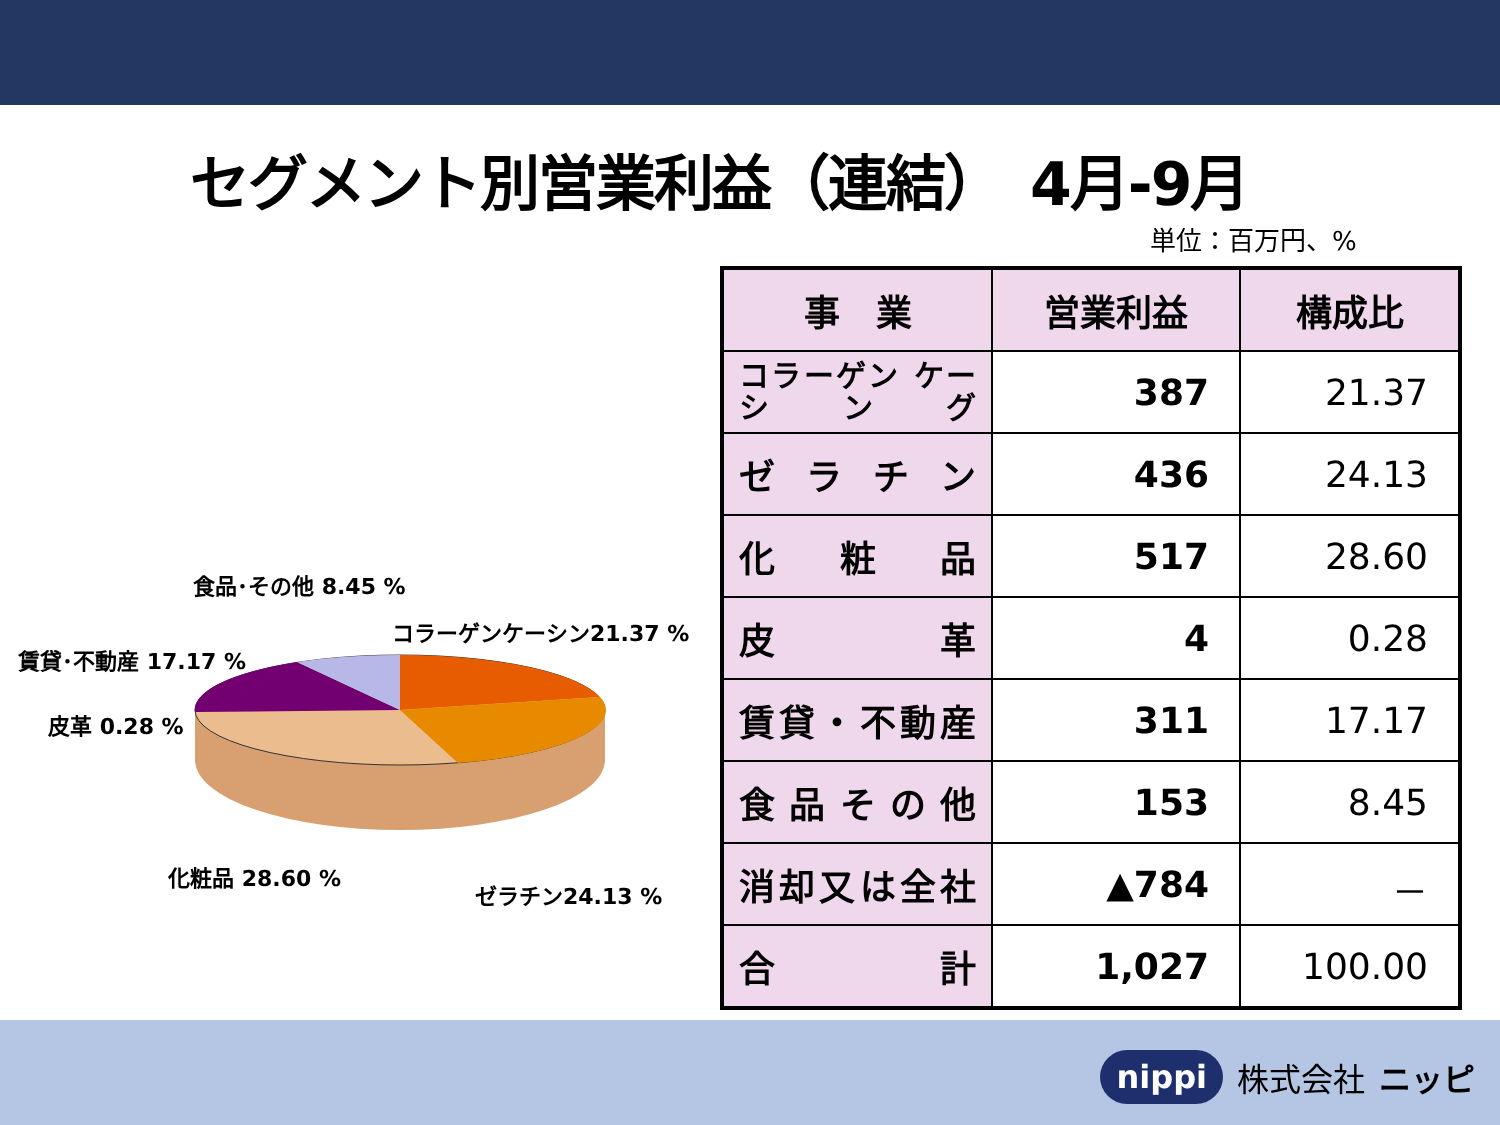セグメント別営業利益（連結）　4月-9月
単位：百万円、%
食品･その他 8.45 %
コラーゲンケーシン21.37 %
賃貸･不動産 17.17 %
皮革 0.28 %
化粧品 28.60 %
ゼラチン24.13 %
| 事 業 | 営業利益 | 構成比 |
| --- | --- | --- |
| コラーゲン ケーシング | 387 | 21.37 |
| ゼラチン | 436 | 24.13 |
| 化粧品 | 517 | 28.60 |
| 皮革 | 4 | 0.28 |
| 賃貸・不動産 | 311 | 17.17 |
| 食品その他 | 153 | 8.45 |
| 消却又は全社 | ▲784 | － |
| 合計 | 1,027 | 100.00 |
nippi 株式会社 ニッピ